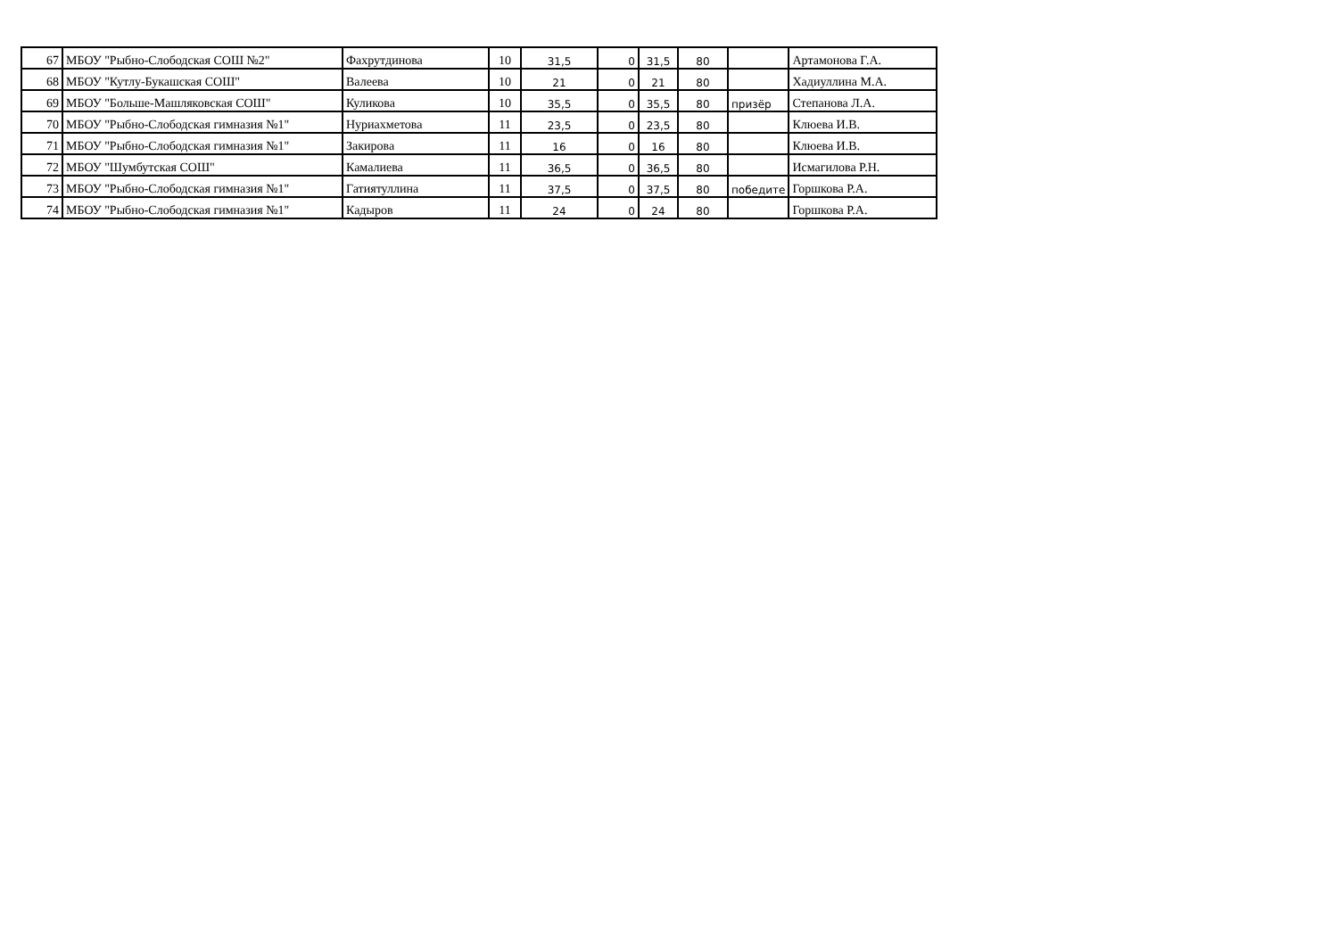| 67 | МБОУ "Рыбно-Слободская СОШ №2" | Фахрутдинова | 10 | 31,5 | 0 | 31,5 | 80 | | Артамонова Г.А. |
| 68 | МБОУ "Кутлу-Букашская СОШ" | Валеева | 10 | 21 | 0 | 21 | 80 | | Хадиуллина М.А. |
| 69 | МБОУ "Больше-Машляковская СОШ" | Куликова | 10 | 35,5 | 0 | 35,5 | 80 | призёр | Степанова Л.А. |
| 70 | МБОУ "Рыбно-Слободская гимназия №1" | Нуриахметова | 11 | 23,5 | 0 | 23,5 | 80 | | Клюева И.В. |
| 71 | МБОУ "Рыбно-Слободская гимназия №1" | Закирова | 11 | 16 | 0 | 16 | 80 | | Клюева И.В. |
| 72 | МБОУ "Шумбутская СОШ" | Камалиева | 11 | 36,5 | 0 | 36,5 | 80 | | Исмагилова Р.Н. |
| 73 | МБОУ "Рыбно-Слободская гимназия №1" | Гатиятуллина | 11 | 37,5 | 0 | 37,5 | 80 | победите | Горшкова Р.А. |
| 74 | МБОУ "Рыбно-Слободская гимназия №1" | Кадыров | 11 | 24 | 0 | 24 | 80 | | Горшкова Р.А. |